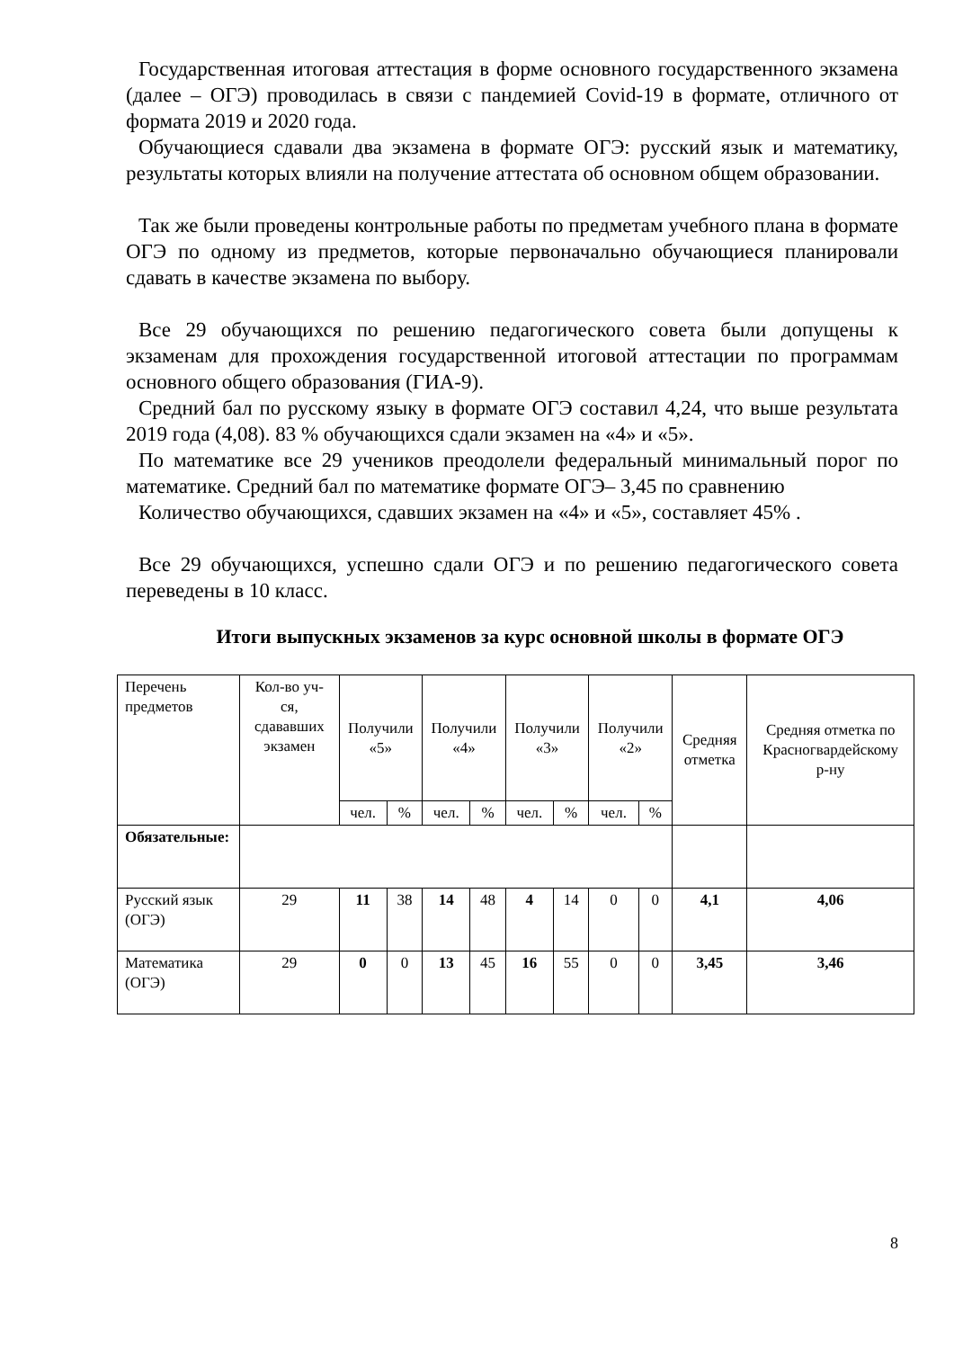Государственная итоговая аттестация в форме основного государственного экзамена (далее – ОГЭ) проводилась в связи с пандемией Covid-19 в формате, отличного от формата 2019 и 2020 года.
Обучающиеся сдавали два экзамена в формате ОГЭ: русский язык и математику, результаты которых влияли на получение аттестата об основном общем образовании.
Так же были проведены контрольные работы по предметам учебного плана в формате ОГЭ по одному из предметов, которые первоначально обучающиеся планировали сдавать в качестве экзамена по выбору.
Все 29 обучающихся по решению педагогического совета были допущены к экзаменам для прохождения государственной итоговой аттестации по программам основного общего образования (ГИА-9).
Средний бал по русскому языку в формате ОГЭ составил 4,24, что выше результата 2019 года (4,08). 83 % обучающихся сдали экзамен на «4» и «5».
По математике все 29 учеников преодолели федеральный минимальный порог по математике. Средний бал по математике формате ОГЭ– 3,45 по сравнению
Количество обучающихся, сдавших экзамен на «4» и «5», составляет 45% .
Все 29 обучающихся, успешно сдали ОГЭ и по решению педагогического совета переведены в 10 класс.
Итоги выпускных экзаменов за курс основной школы в формате ОГЭ
| Перечень предметов | Кол-во уч-ся, сдававших экзамен | Получили «5» | | Получили «4» | | Получили «3» | | Получили «2» | | Средняя отметка | Средняя отметка по Красногвардейскому р-ну |
| | | чел. | % | чел. | % | чел. | % | чел. | % | | |
| Обязательные: | | | | | | | | | | | |
| Русский язык (ОГЭ) | 29 | 11 | 38 | 14 | 48 | 4 | 14 | 0 | 0 | 4,1 | 4,06 |
| Математика (ОГЭ) | 29 | 0 | 0 | 13 | 45 | 16 | 55 | 0 | 0 | 3,45 | 3,46 |
8